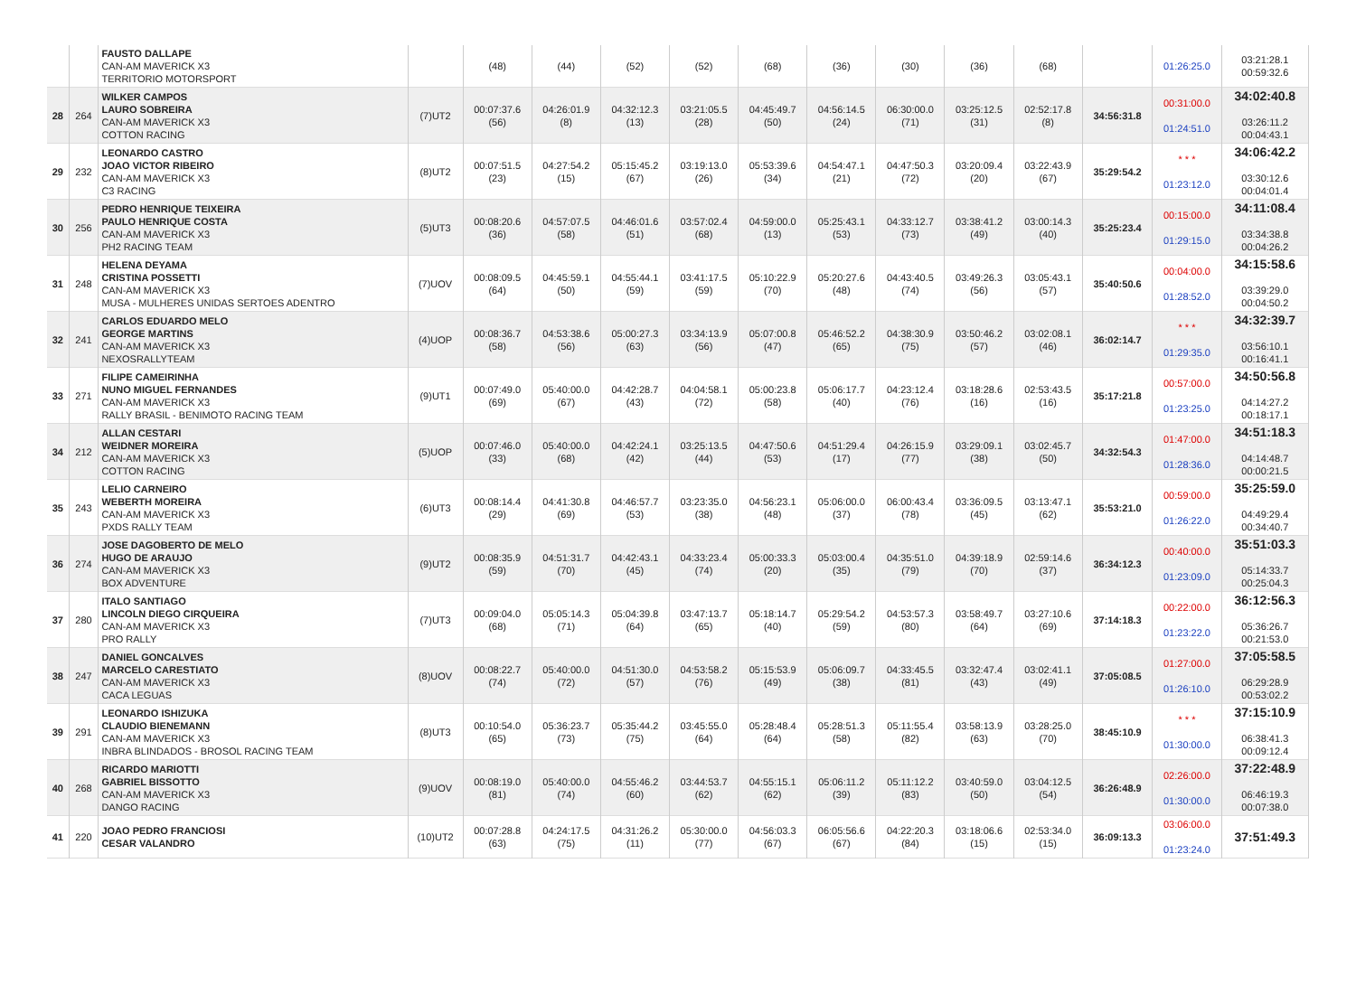| | | FAUSTO DALLAPE CAN-AM MAVERICK X3 TERRITORIO MOTORSPORT | | (48) | (44) | (52) | (52) | (68) | (36) | (30) | (36) | (68) | | 01:26:25.0 | 03:21:28.1 00:59:32.6 |
| 28 | 264 | WILKER CAMPOS LAURO SOBREIRA CAN-AM MAVERICK X3 COTTON RACING | (7)UT2 | 00:07:37.6 (56) | 04:26:01.9 (8) | 04:32:12.3 (13) | 03:21:05.5 (28) | 04:45:49.7 (50) | 04:56:14.5 (24) | 06:30:00.0 (71) | 03:25:12.5 (31) | 02:52:17.8 (8) | 34:56:31.8 | 00:31:00.0 01:24:51.0 | 34:02:40.8 03:26:11.2 00:04:43.1 |
| 29 | 232 | LEONARDO CASTRO JOAO VICTOR RIBEIRO CAN-AM MAVERICK X3 C3 RACING | (8)UT2 | 00:07:51.5 (23) | 04:27:54.2 (15) | 05:15:45.2 (67) | 03:19:13.0 (26) | 05:53:39.6 (34) | 04:54:47.1 (21) | 04:47:50.3 (72) | 03:20:09.4 (20) | 03:22:43.9 (67) | 35:29:54.2 | * * * 01:23:12.0 | 34:06:42.2 03:30:12.6 00:04:01.4 |
| 30 | 256 | PEDRO HENRIQUE TEIXEIRA PAULO HENRIQUE COSTA CAN-AM MAVERICK X3 PH2 RACING TEAM | (5)UT3 | 00:08:20.6 (36) | 04:57:07.5 (58) | 04:46:01.6 (51) | 03:57:02.4 (68) | 04:59:00.0 (13) | 05:25:43.1 (53) | 04:33:12.7 (73) | 03:38:41.2 (49) | 03:00:14.3 (40) | 35:25:23.4 | 00:15:00.0 01:29:15.0 | 34:11:08.4 03:34:38.8 00:04:26.2 |
| 31 | 248 | HELENA DEYAMA CRISTINA POSSETTI CAN-AM MAVERICK X3 MUSA - MULHERES UNIDAS SERTOES ADENTRO | (7)UOV | 00:08:09.5 (64) | 04:45:59.1 (50) | 04:55:44.1 (59) | 03:41:17.5 (59) | 05:10:22.9 (70) | 05:20:27.6 (48) | 04:43:40.5 (74) | 03:49:26.3 (56) | 03:05:43.1 (57) | 35:40:50.6 | 00:04:00.0 01:28:52.0 | 34:15:58.6 03:39:29.0 00:04:50.2 |
| 32 | 241 | CARLOS EDUARDO MELO GEORGE MARTINS CAN-AM MAVERICK X3 NEXOSRALLYTEAM | (4)UOP | 00:08:36.7 (58) | 04:53:38.6 (56) | 05:00:27.3 (63) | 03:34:13.9 (56) | 05:07:00.8 (47) | 05:46:52.2 (65) | 04:38:30.9 (75) | 03:50:46.2 (57) | 03:02:08.1 (46) | 36:02:14.7 | * * * 01:29:35.0 | 34:32:39.7 03:56:10.1 00:16:41.1 |
| 33 | 271 | FILIPE CAMEIRINHA NUNO MIGUEL FERNANDES CAN-AM MAVERICK X3 RALLY BRASIL - BENIMOTO RACING TEAM | (9)UT1 | 00:07:49.0 (69) | 05:40:00.0 (67) | 04:42:28.7 (43) | 04:04:58.1 (72) | 05:00:23.8 (58) | 05:06:17.7 (40) | 04:23:12.4 (76) | 03:18:28.6 (16) | 02:53:43.5 (16) | 35:17:21.8 | 00:57:00.0 01:23:25.0 | 34:50:56.8 04:14:27.2 00:18:17.1 |
| 34 | 212 | ALLAN CESTARI WEIDNER MOREIRA CAN-AM MAVERICK X3 COTTON RACING | (5)UOP | 00:07:46.0 (33) | 05:40:00.0 (68) | 04:42:24.1 (42) | 03:25:13.5 (44) | 04:47:50.6 (53) | 04:51:29.4 (17) | 04:26:15.9 (77) | 03:29:09.1 (38) | 03:02:45.7 (50) | 34:32:54.3 | 01:47:00.0 01:28:36.0 | 34:51:18.3 04:14:48.7 00:00:21.5 |
| 35 | 243 | LELIO CARNEIRO WEBERTH MOREIRA CAN-AM MAVERICK X3 PXDS RALLY TEAM | (6)UT3 | 00:08:14.4 (29) | 04:41:30.8 (69) | 04:46:57.7 (53) | 03:23:35.0 (38) | 04:56:23.1 (48) | 05:06:00.0 (37) | 06:00:43.4 (78) | 03:36:09.5 (45) | 03:13:47.1 (62) | 35:53:21.0 | 00:59:00.0 01:26:22.0 | 35:25:59.0 04:49:29.4 00:34:40.7 |
| 36 | 274 | JOSE DAGOBERTO DE MELO HUGO DE ARAUJO CAN-AM MAVERICK X3 BOX ADVENTURE | (9)UT2 | 00:08:35.9 (59) | 04:51:31.7 (70) | 04:42:43.1 (45) | 04:33:23.4 (74) | 05:00:33.3 (20) | 05:03:00.4 (35) | 04:35:51.0 (79) | 04:39:18.9 (70) | 02:59:14.6 (37) | 36:34:12.3 | 00:40:00.0 01:23:09.0 | 35:51:03.3 05:14:33.7 00:25:04.3 |
| 37 | 280 | ITALO SANTIAGO LINCOLN DIEGO CIRQUEIRA CAN-AM MAVERICK X3 PRO RALLY | (7)UT3 | 00:09:04.0 (68) | 05:05:14.3 (71) | 05:04:39.8 (64) | 03:47:13.7 (65) | 05:18:14.7 (40) | 05:29:54.2 (59) | 04:53:57.3 (80) | 03:58:49.7 (64) | 03:27:10.6 (69) | 37:14:18.3 | 00:22:00.0 01:23:22.0 | 36:12:56.3 05:36:26.7 00:21:53.0 |
| 38 | 247 | DANIEL GONCALVES MARCELO CARESTIATO CAN-AM MAVERICK X3 CACA LEGUAS | (8)UOV | 00:08:22.7 (74) | 05:40:00.0 (72) | 04:51:30.0 (57) | 04:53:58.2 (76) | 05:15:53.9 (49) | 05:06:09.7 (38) | 04:33:45.5 (81) | 03:32:47.4 (43) | 03:02:41.1 (49) | 37:05:08.5 | 01:27:00.0 01:26:10.0 | 37:05:58.5 06:29:28.9 00:53:02.2 |
| 39 | 291 | LEONARDO ISHIZUKA CLAUDIO BIENEMANN CAN-AM MAVERICK X3 INBRA BLINDADOS - BROSOL RACING TEAM | (8)UT3 | 00:10:54.0 (65) | 05:36:23.7 (73) | 05:35:44.2 (75) | 03:45:55.0 (64) | 05:28:48.4 (64) | 05:28:51.3 (58) | 05:11:55.4 (82) | 03:58:13.9 (63) | 03:28:25.0 (70) | 38:45:10.9 | * * * 01:30:00.0 | 37:15:10.9 06:38:41.3 00:09:12.4 |
| 40 | 268 | RICARDO MARIOTTI GABRIEL BISSOTTO CAN-AM MAVERICK X3 DANGO RACING | (9)UOV | 00:08:19.0 (81) | 05:40:00.0 (74) | 04:55:46.2 (60) | 03:44:53.7 (62) | 04:55:15.1 (62) | 05:06:11.2 (39) | 05:11:12.2 (83) | 03:40:59.0 (50) | 03:04:12.5 (54) | 36:26:48.9 | 02:26:00.0 01:30:00.0 | 37:22:48.9 06:46:19.3 00:07:38.0 |
| 41 | 220 | JOAO PEDRO FRANCIOSI CESAR VALANDRO | (10)UT2 | 00:07:28.8 (63) | 04:24:17.5 (75) | 04:31:26.2 (11) | 05:30:00.0 (77) | 04:56:03.3 (67) | 06:05:56.6 (67) | 04:22:20.3 (84) | 03:18:06.6 (15) | 02:53:34.0 (15) | 36:09:13.3 | 03:06:00.0 01:23:24.0 | 37:51:49.3 |